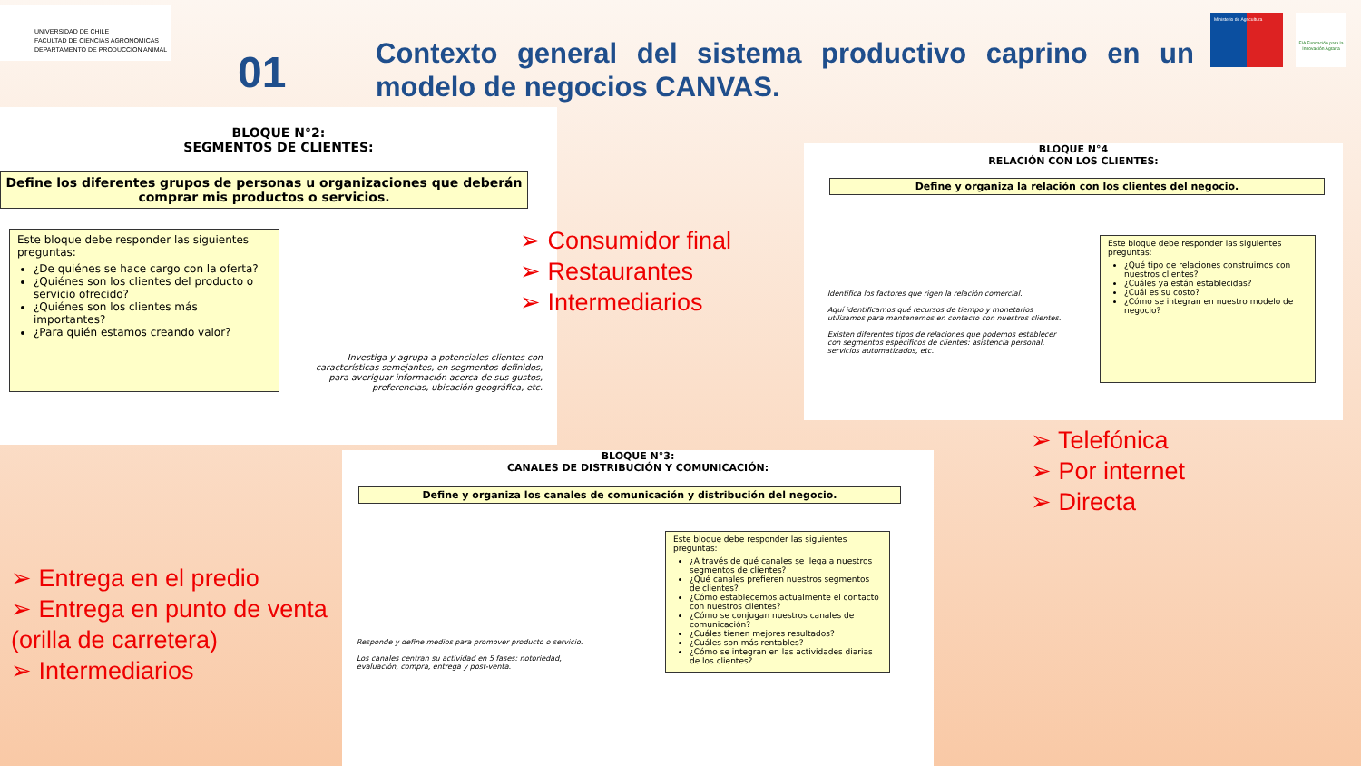UNIVERSIDAD DE CHILE
FACULTAD DE CIENCIAS AGRONOMICAS
DEPARTAMENTO DE PRODUCCION ANIMAL
01
Contexto general del sistema productivo caprino en un modelo de negocios CANVAS.
Ministerio de Agricultura
FIA Fundación para la Innovación Agraria
BLOQUE N°2:
SEGMENTOS DE CLIENTES:
Define los diferentes grupos de personas u organizaciones que deberán comprar mis productos o servicios.
Este bloque debe responder las siguientes preguntas:
¿De quiénes se hace cargo con la oferta?
¿Quiénes son los clientes del producto o servicio ofrecido?
¿Quiénes son los clientes más importantes?
¿Para quién estamos creando valor?
Investiga y agrupa a potenciales clientes con características semejantes, en segmentos definidos, para averiguar información acerca de sus gustos, preferencias, ubicación geográfica, etc.
➢ Consumidor final
➢ Restaurantes
➢ Intermediarios
BLOQUE N°4
RELACIÓN CON LOS CLIENTES:
Define y organiza la relación con los clientes del negocio.
Identifica los factores que rigen la relación comercial.
Aquí identificamos qué recursos de tiempo y monetarios utilizamos para mantenernos en contacto con nuestros clientes.
Existen diferentes tipos de relaciones que podemos establecer con segmentos específicos de clientes: asistencia personal, servicios automatizados, etc.
Este bloque debe responder las siguientes preguntas:
¿Qué tipo de relaciones construimos con nuestros clientes?
¿Cuáles ya están establecidas?
¿Cuál es su costo?
¿Cómo se integran en nuestro modelo de negocio?
➢ Telefónica
➢ Por internet
➢ Directa
BLOQUE N°3:
CANALES DE DISTRIBUCIÓN Y COMUNICACIÓN:
Define y organiza los canales de comunicación y distribución del negocio.
Responde y define medios para promover producto o servicio.
Los canales centran su actividad en 5 fases: notoriedad, evaluación, compra, entrega y post-venta.
Este bloque debe responder las siguientes preguntas:
¿A través de qué canales se llega a nuestros segmentos de clientes?
¿Qué canales prefieren nuestros segmentos de clientes?
¿Cómo establecemos actualmente el contacto con nuestros clientes?
¿Cómo se conjugan nuestros canales de comunicación?
¿Cuáles tienen mejores resultados?
¿Cuáles son más rentables?
¿Cómo se integran en las actividades diarias de los clientes?
➢ Entrega en el predio
➢ Entrega en punto de venta (orilla de carretera)
➢ Intermediarios